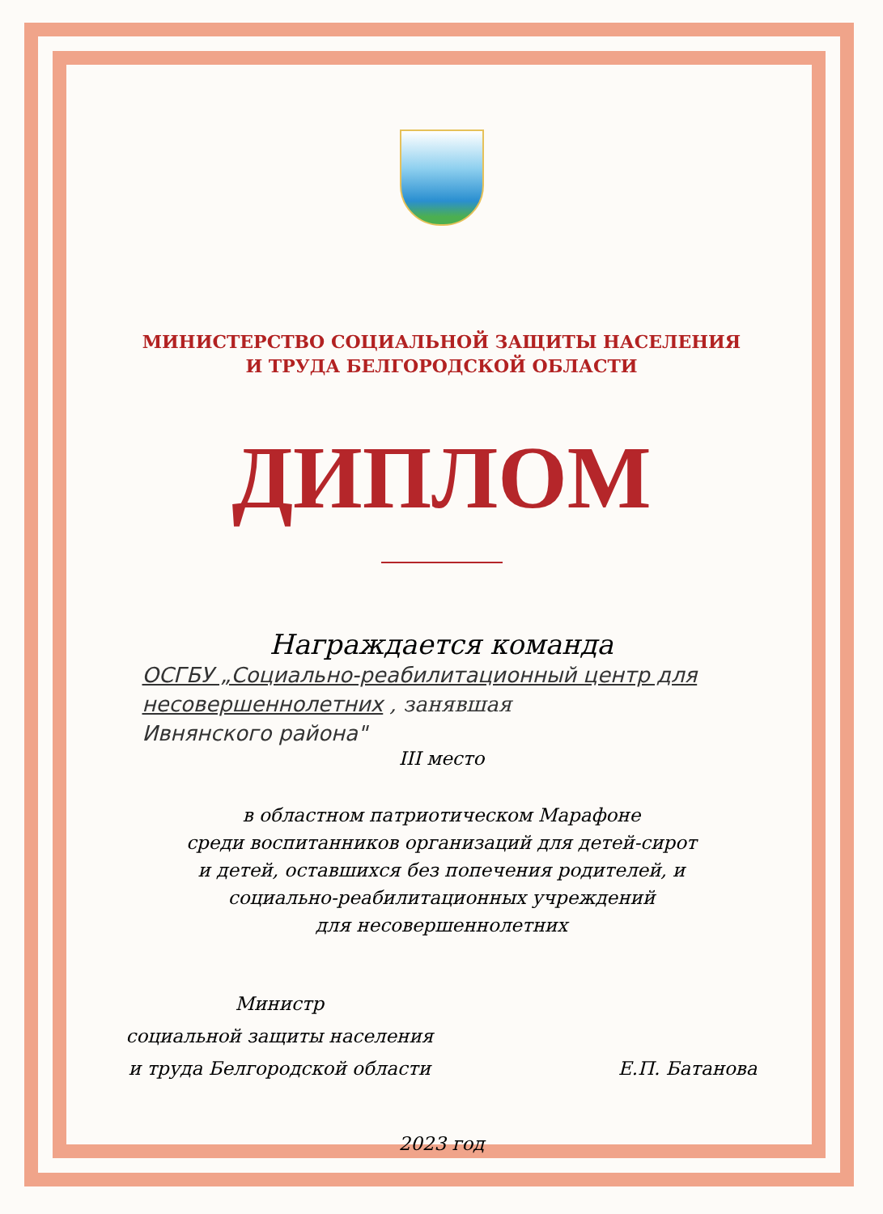МИНИСТЕРСТВО СОЦИАЛЬНОЙ ЗАЩИТЫ НАСЕЛЕНИЯ
И ТРУДА БЕЛГОРОДСКОЙ ОБЛАСТИ
ДИПЛОМ
Награждается команда
ОСГБУ „Социально-реабилитационный центр для несовершеннолетних , занявшая
Ивнянского района"
III место
в областном патриотическом Марафоне
среди воспитанников организаций для детей-сирот
и детей, оставшихся без попечения родителей, и
социально-реабилитационных учреждений
для несовершеннолетних
Министр
социальной защиты населения
и труда Белгородской области
Е.П. Батанова
2023 год